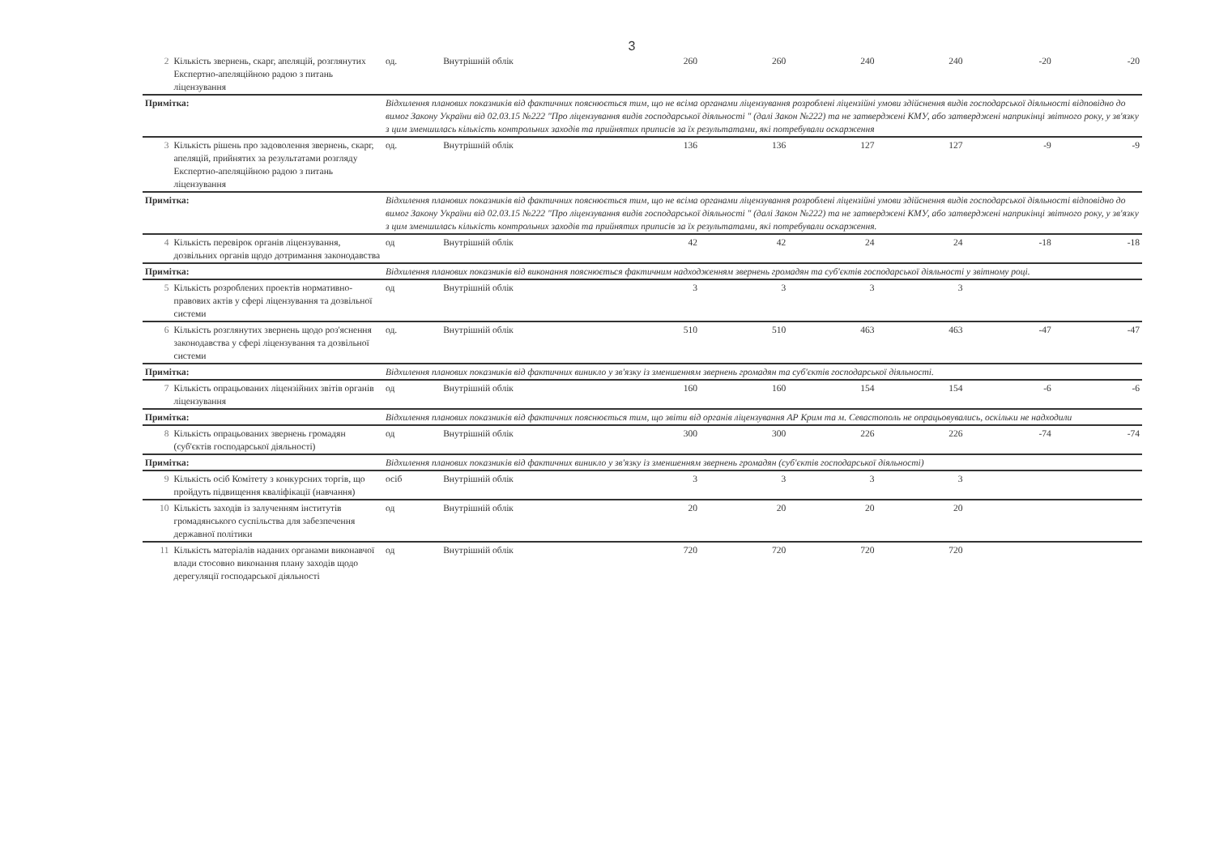3
| 2 | Кількість звернень, скарг, апеляцій, розглянутих Експертно-апеляційною радою з питань ліцензування | од. | Внутрішній облік | 260 | 260 | 240 | 240 | -20 | -20 |
| Примітка: | | Відхилення планових показників від фактичних пояснюється тим, що не всіма органами ліцензування розроблені ліцензійні умови здійснення видів господарської діяльності відповідно до вимог Закону України від 02.03.15 №222 "Про ліцензування видів господарської діяльності " (далі Закон №222) та не затверджені КМУ, або затверджені наприкінці звітного року, у зв'язку з цим зменшилась кількість контрольних заходів та прийнятих приписів за їх результатами, які потребували оскарження | | | | | | | |
| 3 | Кількість рішень про задоволення звернень, скарг, апеляцій, прийнятих за результатами розгляду Експертно-апеляційною радою з питань ліцензування | од. | Внутрішній облік | 136 | 136 | 127 | 127 | -9 | -9 |
| Примітка: | | Відхилення планових показників від фактичних пояснюється тим, що не всіма органами ліцензування розроблені ліцензійні умови здійснення видів господарської діяльності відповідно до вимог Закону України від 02.03.15 №222 "Про ліцензування видів господарської діяльності " (далі Закон №222) та не затверджені КМУ, або затверджені наприкінці звітного року, у зв'язку з цим зменшилась кількість контрольних заходів та прийнятих приписів за їх результатами, які потребували оскарження. | | | | | | | |
| 4 | Кількість перевірок органів ліцензування, дозвільних органів щодо дотримання законодавства | од | Внутрішній облік | 42 | 42 | 24 | 24 | -18 | -18 |
| Примітка: | | Відхилення планових показників від виконання пояснюється фактичним надходженням звернень громадян та суб'єктів господарської діяльності у звітному році. | | | | | | | |
| 5 | Кількість розроблених проектів нормативно-правових актів у сфері ліцензування та дозвільної системи | од | Внутрішній облік | 3 | 3 | 3 | 3 | | |
| 6 | Кількість розглянутих звернень щодо роз'яснення законодавства у сфері ліцензування та дозвільної системи | од. | Внутрішній облік | 510 | 510 | 463 | 463 | -47 | -47 |
| Примітка: | | Відхилення планових показників від фактичних виникло у зв'язку із зменшенням звернень громадян та суб'єктів господарської діяльності. | | | | | | | |
| 7 | Кількість опрацьованих ліцензійних звітів органів ліцензування | од | Внутрішній облік | 160 | 160 | 154 | 154 | -6 | -6 |
| Примітка: | | Відхилення планових показників від фактичних пояснюється тим, що звіти від органів ліцензування АР Крим та м. Севастополь не опрацьовувались, оскільки не надходили | | | | | | | |
| 8 | Кількість опрацьованих звернень громадян (суб'єктів господарської діяльності) | од | Внутрішній облік | 300 | 300 | 226 | 226 | -74 | -74 |
| Примітка: | | Відхилення планових показників від фактичних виникло у зв'язку із зменшенням звернень громадян (суб'єктів господарської діяльності) | | | | | | | |
| 9 | Кількість осіб Комітету з конкурсних торгів, що пройдуть підвищення кваліфікації (навчання) | осіб | Внутрішній облік | 3 | 3 | 3 | 3 | | |
| 10 | Кількість заходів із залученням інститутів громадянського суспільства для забезпечення державної політики | од | Внутрішній облік | 20 | 20 | 20 | 20 | | |
| 11 | Кількість матеріалів наданих органами виконавчої влади стосовно виконання плану заходів щодо дерегуляції господарської діяльності | од | Внутрішній облік | 720 | 720 | 720 | 720 | | |